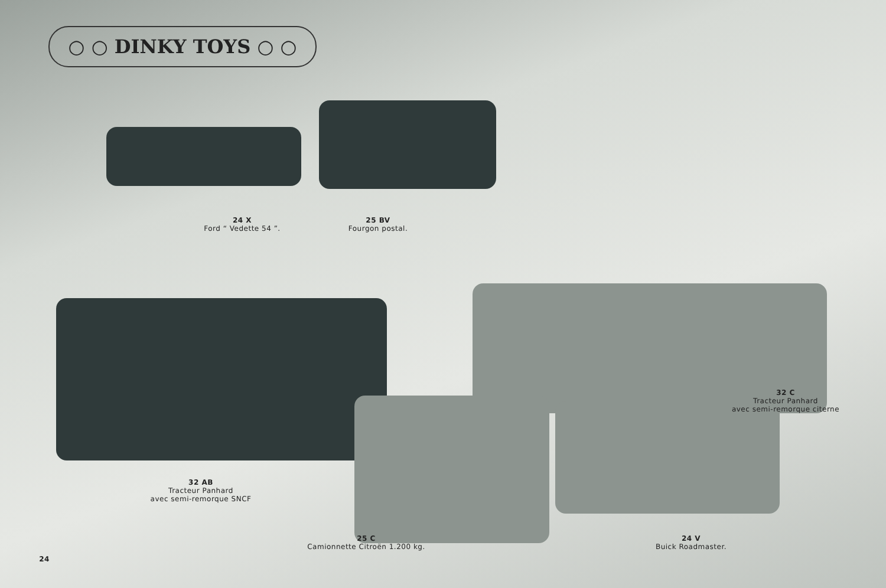○ ○ DINKY TOYS ○ ○
24 X
Ford “ Vedette 54 ”.
25 BV
Fourgon postal.
32 C
Tracteur Panhard
avec semi-remorque citerne
32 AB
Tracteur Panhard
avec semi-remorque SNCF
25 C
Camionnette Citroën 1.200 kg.
24 V
Buick Roadmaster.
24